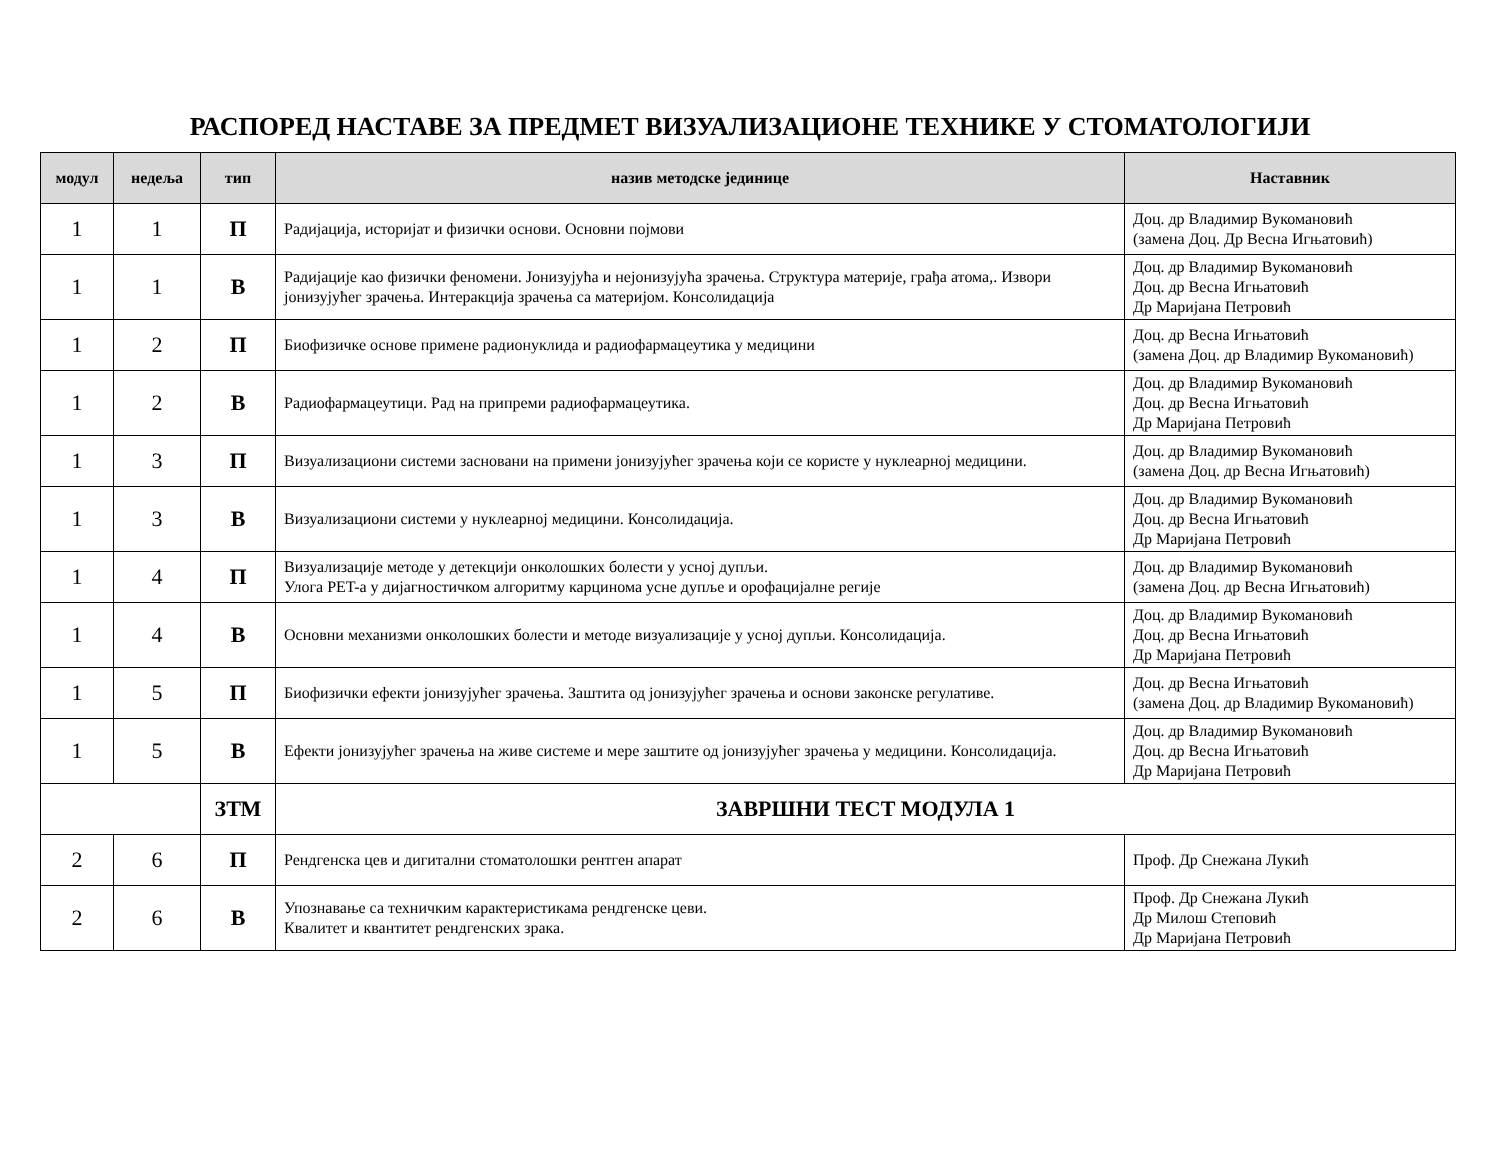РАСПОРЕД НАСТАВЕ ЗА ПРЕДМЕТ ВИЗУАЛИЗАЦИОНЕ ТЕХНИКЕ У СТОМАТОЛОГИЈИ
| модул | недеља | тип | назив методске јединице | Наставник |
| --- | --- | --- | --- | --- |
| 1 | 1 | П | Радијација, историјат и физички основи. Основни појмови | Доц. др Владимир Вукомановић (замена Доц. Др Весна Игњатовић) |
| 1 | 1 | В | Радијације као физички феномени. Јонизујућа и нејонизујућа зрачења. Структура материје, грађа атома,. Извори јонизујућег зрачења. Интеракција зрачења са материјом. Консолидација | Доц. др Владимир Вукомановић Доц. др Весна Игњатовић Др Маријана Петровић |
| 1 | 2 | П | Биофизичке основе примене радионуклида и радиофармацеутика у медицини | Доц. др Весна Игњатовић (замена Доц. др Владимир Вукомановић) |
| 1 | 2 | В | Радиофармацеутици. Рад на припреми радиофармацеутика. | Доц. др Владимир Вукомановић Доц. др Весна Игњатовић Др Маријана Петровић |
| 1 | 3 | П | Визуализациони системи засновани на примени јонизујућег зрачења који се користе у нуклеарној медицини. | Доц. др Владимир Вукомановић (замена Доц. др Весна Игњатовић) |
| 1 | 3 | В | Визуализациони системи у нуклеарној медицини. Консолидација. | Доц. др Владимир Вукомановић Доц. др Весна Игњатовић Др Маријана Петровић |
| 1 | 4 | П | Визуализације методе у детекцији онколошких болести у усној дупљи. Улога PET-а у дијагностичком алгоритму карцинома усне дупље и орофацијалне регије | Доц. др Владимир Вукомановић (замена Доц. др Весна Игњатовић) |
| 1 | 4 | В | Основни механизми онколошких болести и методе визуализације у усној дупљи. Консолидација. | Доц. др Владимир Вукомановић Доц. др Весна Игњатовић Др Маријана Петровић |
| 1 | 5 | П | Биофизички ефекти јонизујућег зрачења. Заштита од јонизујућег зрачења и основи законске регулативе. | Доц. др Весна Игњатовић (замена Доц. др Владимир Вукомановић) |
| 1 | 5 | В | Ефекти јонизујућег зрачења на живе системе и мере заштите од јонизујућег зрачења у медицини. Консолидација. | Доц. др Владимир Вукомановић Доц. др Весна Игњатовић Др Маријана Петровић |
| | | ЗТМ | ЗАВРШНИ ТЕСТ МОДУЛА 1 | |
| 2 | 6 | П | Рендгенска цев и дигитални стоматолошки рентген апарат | Проф. Др Снежана Лукић |
| 2 | 6 | В | Упознавање са техничким карактеристикама рендгенске цеви. Квалитет и квантитет рендгенских зрака. | Проф. Др Снежана Лукић Др Милош Степовић Др Маријана Петровић |